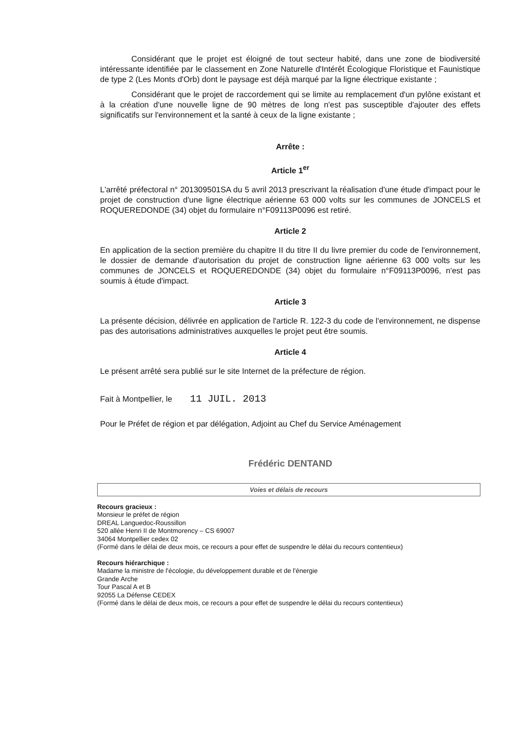Considérant que le projet est éloigné de tout secteur habité, dans une zone de biodiversité intéressante identifiée par le classement en Zone Naturelle d'Intérêt Écologique Floristique et Faunistique de type 2 (Les Monts d'Orb) dont le paysage est déjà marqué par la ligne électrique existante ;
Considérant que le projet de raccordement qui se limite au remplacement d'un pylône existant et à la création d'une nouvelle ligne de 90 mètres de long n'est pas susceptible d'ajouter des effets significatifs sur l'environnement et la santé à ceux de la ligne existante ;
Arrête :
Article 1<sup>er</sup>
L'arrêté préfectoral n° 201309501SA du 5 avril 2013 prescrivant la réalisation d'une étude d'impact pour le projet de construction d'une ligne électrique aérienne 63 000 volts sur les communes de JONCELS et ROQUEREDONDE (34) objet du formulaire n°F09113P0096 est retiré.
Article 2
En application de la section première du chapitre II du titre II du livre premier du code de l'environnement, le dossier de demande d'autorisation du projet de construction ligne aérienne 63 000 volts sur les communes de JONCELS et ROQUEREDONDE (34) objet du formulaire n°F09113P0096, n'est pas soumis à étude d'impact.
Article 3
La présente décision, délivrée en application de l'article R. 122-3 du code de l'environnement, ne dispense pas des autorisations administratives auxquelles le projet peut être soumis.
Article 4
Le présent arrêté sera publié sur le site Internet de la préfecture de région.
Fait à Montpellier, le 11 JUIL. 2013
Pour le Préfet de région et par délégation, Adjoint au Chef du Service Aménagement
Frédéric DENTAND
Voies et délais de recours
Recours gracieux :
Monsieur le préfet de région
DREAL Languedoc-Roussillon
520 allée Henri II de Montmorency – CS 69007
34064 Montpellier cedex 02
(Formé dans le délai de deux mois, ce recours a pour effet de suspendre le délai du recours contentieux)
Recours hiérarchique :
Madame la ministre de l'écologie, du développement durable et de l'énergie
Grande Arche
Tour Pascal A et B
92055 La Défense CEDEX
(Formé dans le délai de deux mois, ce recours a pour effet de suspendre le délai du recours contentieux)